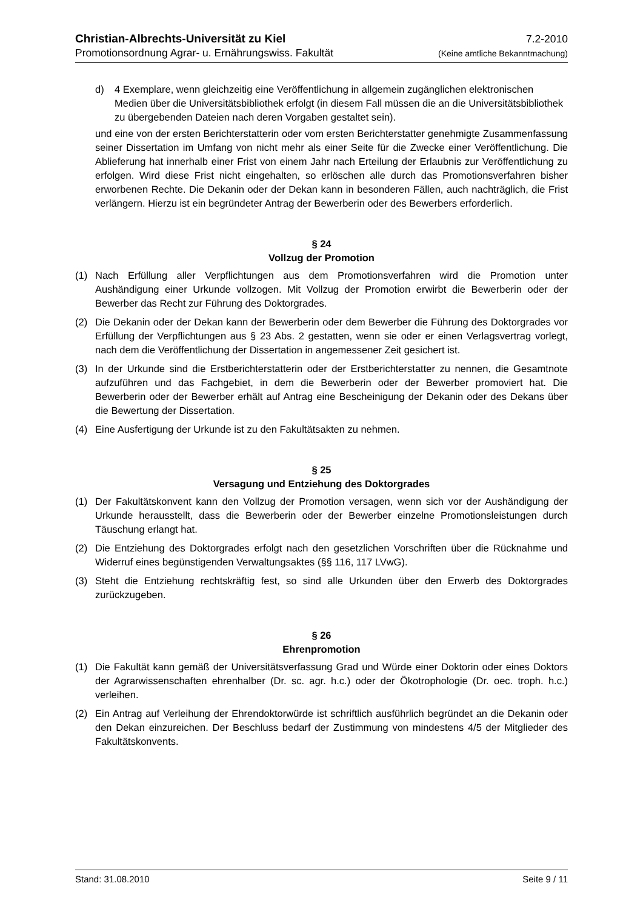Christian-Albrechts-Universität zu Kiel 7.2-2010
Promotionsordnung Agrar- u. Ernährungswiss. Fakultät (Keine amtliche Bekanntmachung)
d) 4 Exemplare, wenn gleichzeitig eine Veröffentlichung in allgemein zugänglichen elektronischen Medien über die Universitätsbibliothek erfolgt (in diesem Fall müssen die an die Universitätsbibliothek zu übergebenden Dateien nach deren Vorgaben gestaltet sein).
und eine von der ersten Berichterstatterin oder vom ersten Berichterstatter genehmigte Zusammenfassung seiner Dissertation im Umfang von nicht mehr als einer Seite für die Zwecke einer Veröffentlichung. Die Ablieferung hat innerhalb einer Frist von einem Jahr nach Erteilung der Erlaubnis zur Veröffentlichung zu erfolgen. Wird diese Frist nicht eingehalten, so erlöschen alle durch das Promotionsverfahren bisher erworbenen Rechte. Die Dekanin oder der Dekan kann in besonderen Fällen, auch nachträglich, die Frist verlängern. Hierzu ist ein begründeter Antrag der Bewerberin oder des Bewerbers erforderlich.
§ 24
Vollzug der Promotion
(1) Nach Erfüllung aller Verpflichtungen aus dem Promotionsverfahren wird die Promotion unter Aushändigung einer Urkunde vollzogen. Mit Vollzug der Promotion erwirbt die Bewerberin oder der Bewerber das Recht zur Führung des Doktorgrades.
(2) Die Dekanin oder der Dekan kann der Bewerberin oder dem Bewerber die Führung des Doktorgrades vor Erfüllung der Verpflichtungen aus § 23 Abs. 2 gestatten, wenn sie oder er einen Verlagsvertrag vorlegt, nach dem die Veröffentlichung der Dissertation in angemessener Zeit gesichert ist.
(3) In der Urkunde sind die Erstberichterstatterin oder der Erstberichterstatter zu nennen, die Gesamtnote aufzuführen und das Fachgebiet, in dem die Bewerberin oder der Bewerber promoviert hat. Die Bewerberin oder der Bewerber erhält auf Antrag eine Bescheinigung der Dekanin oder des Dekans über die Bewertung der Dissertation.
(4) Eine Ausfertigung der Urkunde ist zu den Fakultätsakten zu nehmen.
§ 25
Versagung und Entziehung des Doktorgrades
(1) Der Fakultätskonvent kann den Vollzug der Promotion versagen, wenn sich vor der Aushändigung der Urkunde herausstellt, dass die Bewerberin oder der Bewerber einzelne Promotionsleistungen durch Täuschung erlangt hat.
(2) Die Entziehung des Doktorgrades erfolgt nach den gesetzlichen Vorschriften über die Rücknahme und Widerruf eines begünstigenden Verwaltungsaktes (§§ 116, 117 LVwG).
(3) Steht die Entziehung rechtskräftig fest, so sind alle Urkunden über den Erwerb des Doktorgrades zurückzugeben.
§ 26
Ehrenpromotion
(1) Die Fakultät kann gemäß der Universitätsverfassung Grad und Würde einer Doktorin oder eines Doktors der Agrarwissenschaften ehrenhalber (Dr. sc. agr. h.c.) oder der Ökotrophologie (Dr. oec. troph. h.c.) verleihen.
(2) Ein Antrag auf Verleihung der Ehrendoktorwürde ist schriftlich ausführlich begründet an die Dekanin oder den Dekan einzureichen. Der Beschluss bedarf der Zustimmung von mindestens 4/5 der Mitglieder des Fakultätskonvents.
Stand: 31.08.2010 Seite 9 / 11